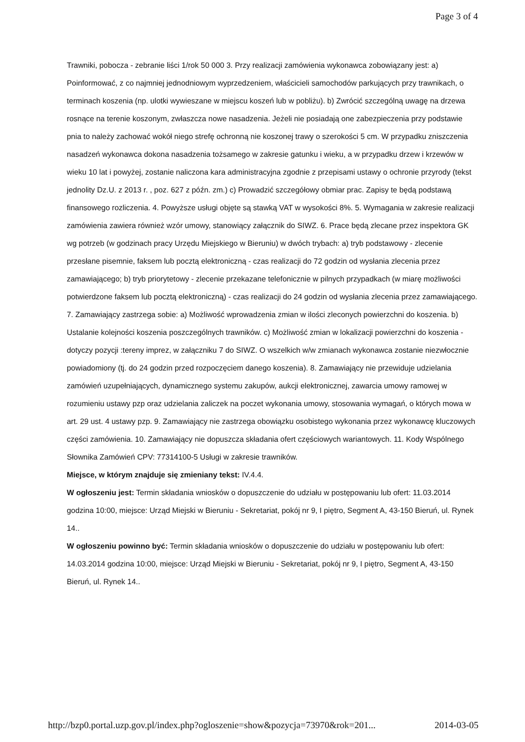Page 3 of 4
Trawniki, pobocza - zebranie liści 1/rok 50 000 3. Przy realizacji zamówienia wykonawca zobowiązany jest: a) Poinformować, z co najmniej jednodniowym wyprzedzeniem, właścicieli samochodów parkujących przy trawnikach, o terminach koszenia (np. ulotki wywieszane w miejscu koszeń lub w pobliżu). b) Zwrócić szczególną uwagę na drzewa rosnące na terenie koszonym, zwłaszcza nowe nasadzenia. Jeżeli nie posiadają one zabezpieczenia przy podstawie pnia to należy zachować wokół niego strefę ochronną nie koszonej trawy o szerokości 5 cm. W przypadku zniszczenia nasadzeń wykonawca dokona nasadzenia tożsamego w zakresie gatunku i wieku, a w przypadku drzew i krzewów w wieku 10 lat i powyżej, zostanie naliczona kara administracyjna zgodnie z przepisami ustawy o ochronie przyrody (tekst jednolity Dz.U. z 2013 r. , poz. 627 z późn. zm.) c) Prowadzić szczegółowy obmiar prac. Zapisy te będą podstawą finansowego rozliczenia. 4. Powyższe usługi objęte są stawką VAT w wysokości 8%. 5. Wymagania w zakresie realizacji zamówienia zawiera również wzór umowy, stanowiący załącznik do SIWZ. 6. Prace będą zlecane przez inspektora GK wg potrzeb (w godzinach pracy Urzędu Miejskiego w Bieruniu) w dwóch trybach: a) tryb podstawowy - zlecenie przesłane pisemnie, faksem lub pocztą elektroniczną - czas realizacji do 72 godzin od wysłania zlecenia przez zamawiającego; b) tryb priorytetowy - zlecenie przekazane telefonicznie w pilnych przypadkach (w miarę możliwości potwierdzone faksem lub pocztą elektroniczną) - czas realizacji do 24 godzin od wysłania zlecenia przez zamawiającego. 7. Zamawiający zastrzega sobie: a) Możliwość wprowadzenia zmian w ilości zleconych powierzchni do koszenia. b) Ustalanie kolejności koszenia poszczególnych trawników. c) Możliwość zmian w lokalizacji powierzchni do koszenia - dotyczy pozycji :tereny imprez, w załączniku 7 do SIWZ. O wszelkich w/w zmianach wykonawca zostanie niezwłocznie powiadomiony (tj. do 24 godzin przed rozpoczęciem danego koszenia). 8. Zamawiający nie przewiduje udzielania zamówień uzupełniających, dynamicznego systemu zakupów, aukcji elektronicznej, zawarcia umowy ramowej w rozumieniu ustawy pzp oraz udzielania zaliczek na poczet wykonania umowy, stosowania wymagań, o których mowa w art. 29 ust. 4 ustawy pzp. 9. Zamawiający nie zastrzega obowiązku osobistego wykonania przez wykonawcę kluczowych części zamówienia. 10. Zamawiający nie dopuszcza składania ofert częściowych wariantowych. 11. Kody Wspólnego Słownika Zamówień CPV: 77314100-5 Usługi w zakresie trawników.
Miejsce, w którym znajduje się zmieniany tekst: IV.4.4.
W ogłoszeniu jest: Termin składania wniosków o dopuszczenie do udziału w postępowaniu lub ofert: 11.03.2014 godzina 10:00, miejsce: Urząd Miejski w Bieruniu - Sekretariat, pokój nr 9, I piętro, Segment A, 43-150 Bieruń, ul. Rynek 14..
W ogłoszeniu powinno być: Termin składania wniosków o dopuszczenie do udziału w postępowaniu lub ofert: 14.03.2014 godzina 10:00, miejsce: Urząd Miejski w Bieruniu - Sekretariat, pokój nr 9, I piętro, Segment A, 43-150 Bieruń, ul. Rynek 14..
http://bzp0.portal.uzp.gov.pl/index.php?ogloszenie=show&pozycja=73970&rok=201... 2014-03-05